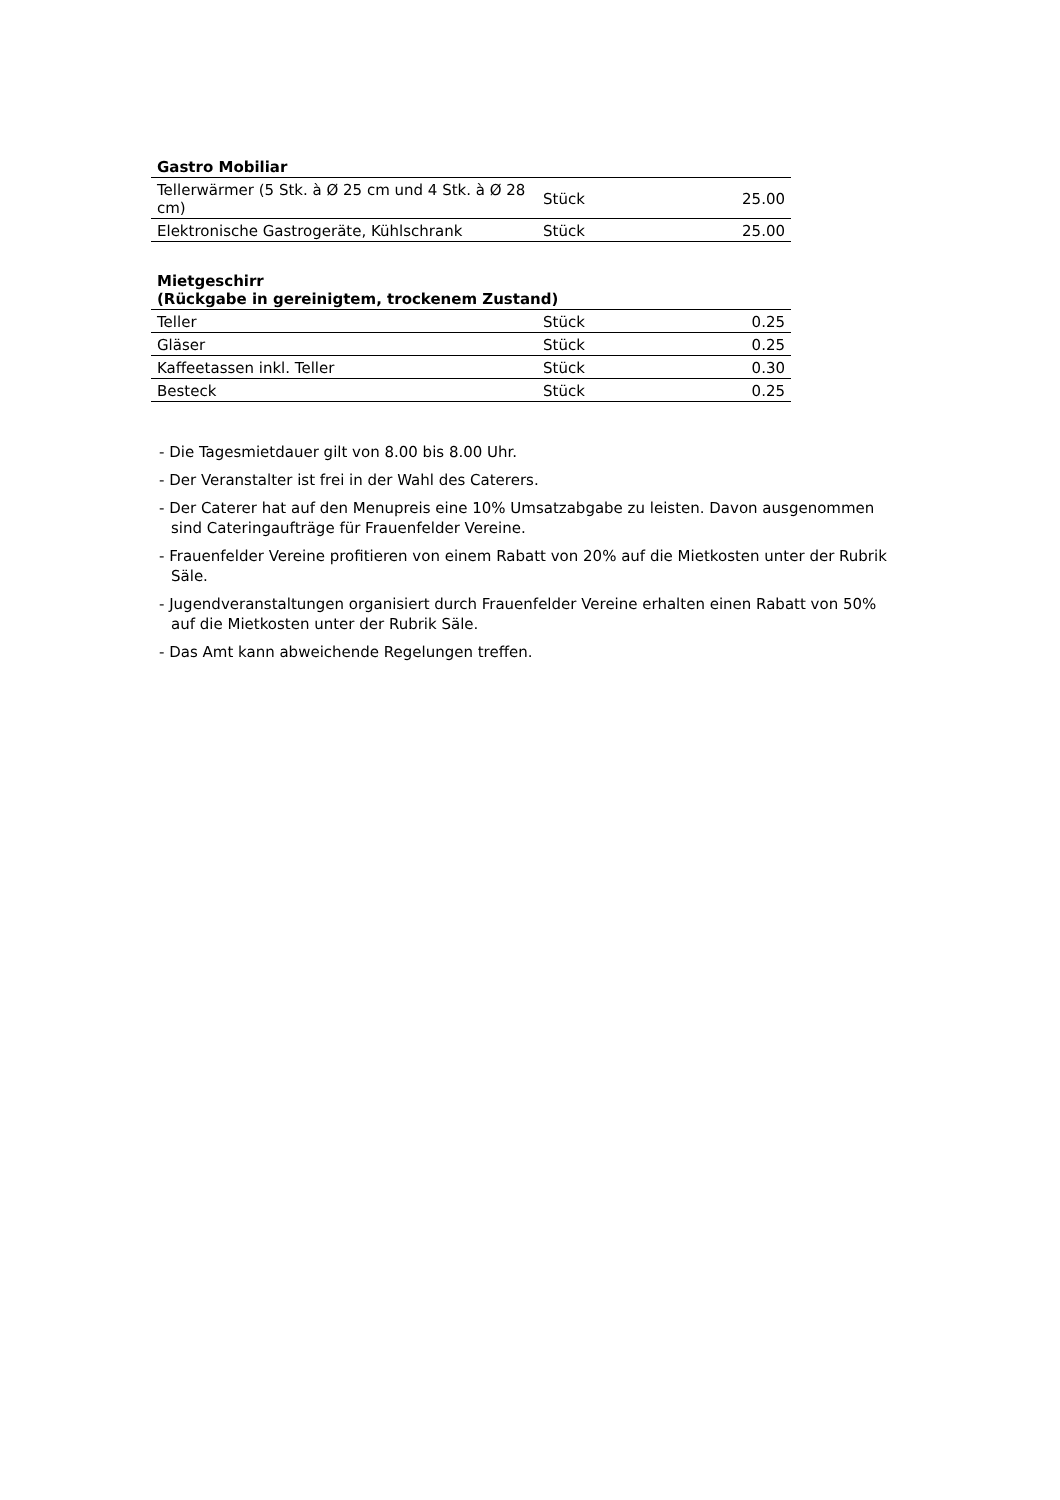| Gastro Mobiliar | | |
| --- | --- | --- |
| Tellerwärmer (5 Stk. à Ø 25 cm und 4 Stk. à Ø 28 cm) | Stück | 25.00 |
| Elektronische Gastrogeräte, Kühlschrank | Stück | 25.00 |
| Mietgeschirr (Rückgabe in gereinigtem, trockenem Zustand) | | |
| --- | --- | --- |
| Teller | Stück | 0.25 |
| Gläser | Stück | 0.25 |
| Kaffeetassen inkl. Teller | Stück | 0.30 |
| Besteck | Stück | 0.25 |
- Die Tagesmietdauer gilt von 8.00 bis 8.00 Uhr.
- Der Veranstalter ist frei in der Wahl des Caterers.
- Der Caterer hat auf den Menupreis eine 10% Umsatzabgabe zu leisten. Davon ausgenommen sind Cateringaufträge für Frauenfelder Vereine.
- Frauenfelder Vereine profitieren von einem Rabatt von 20% auf die Mietkosten unter der Rubrik Säle.
- Jugendveranstaltungen organisiert durch Frauenfelder Vereine erhalten einen Rabatt von 50% auf die Mietkosten unter der Rubrik Säle.
- Das Amt kann abweichende Regelungen treffen.